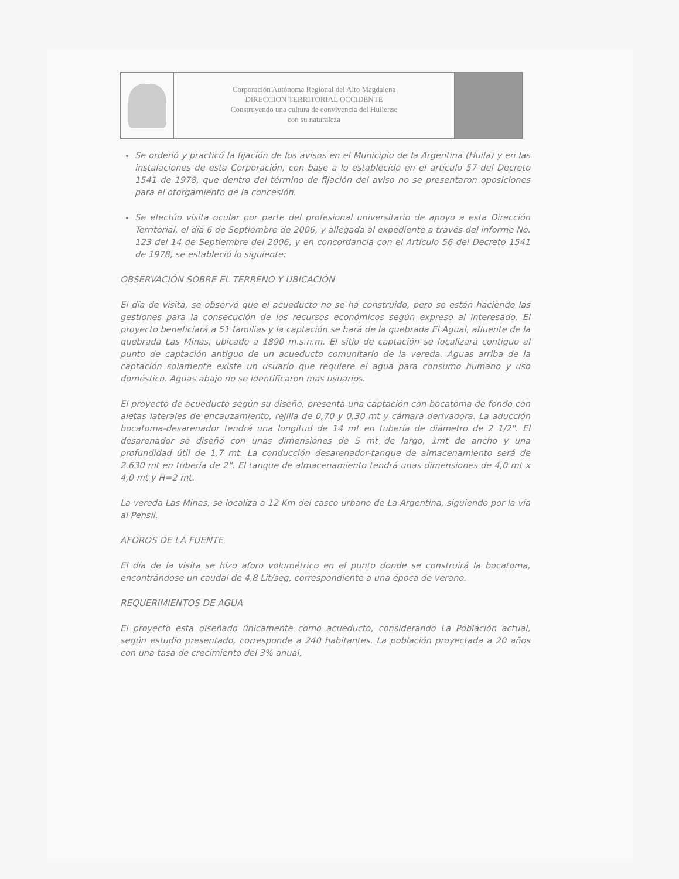Corporación Autónoma Regional del Alto Magdalena
DIRECCION TERRITORIAL OCCIDENTE
Construyendo una cultura de convivencia del Huilense
con su naturaleza
Se ordenó y practicó la fijación de los avisos en el Municipio de la Argentina (Huila) y en las instalaciones de esta Corporación, con base a lo establecido en el artículo 57 del Decreto 1541 de 1978, que dentro del término de fijación del aviso no se presentaron oposiciones para el otorgamiento de la concesión.
Se efectúo visita ocular por parte del profesional universitario de apoyo a esta Dirección Territorial, el día 6 de Septiembre de 2006, y allegada al expediente a través del informe No. 123 del 14 de Septiembre del 2006, y en concordancia con el Artículo 56 del Decreto 1541 de 1978, se estableció lo siguiente:
OBSERVACIÓN SOBRE EL TERRENO Y UBICACIÓN
El día de visita, se observó que el acueducto no se ha construido, pero se están haciendo las gestiones para la consecución de los recursos económicos según expreso al interesado. El proyecto beneficiará a 51 familias y la captación se hará de la quebrada El Agual, afluente de la quebrada Las Minas, ubicado a 1890 m.s.n.m. El sitio de captación se localizará contiguo al punto de captación antiguo de un acueducto comunitario de la vereda. Aguas arriba de la captación solamente existe un usuario que requiere el agua para consumo humano y uso doméstico. Aguas abajo no se identificaron mas usuarios.
El proyecto de acueducto según su diseño, presenta una captación con bocatoma de fondo con aletas laterales de encauzamiento, rejilla de 0,70 y 0,30 mt y cámara derivadora. La aducción bocatoma-desarenador tendrá una longitud de 14 mt en tubería de diámetro de 2 1/2". El desarenador se diseñó con unas dimensiones de 5 mt de largo, 1mt de ancho y una profundidad útil de 1,7 mt. La conducción desarenador-tanque de almacenamiento será de 2.630 mt en tubería de 2". El tanque de almacenamiento tendrá unas dimensiones de 4,0 mt x 4,0 mt y H=2 mt.
La vereda Las Minas, se localiza a 12 Km del casco urbano de La Argentina, siguiendo por la vía al Pensil.
AFOROS DE LA FUENTE
El día de la visita se hizo aforo volumétrico en el punto donde se construirá la bocatoma, encontrándose un caudal de 4,8 Lit/seg, correspondiente a una época de verano.
REQUERIMIENTOS DE AGUA
El proyecto esta diseñado únicamente como acueducto, considerando La Población actual, según estudio presentado, corresponde a 240 habitantes. La población proyectada a 20 años con una tasa de crecimiento del 3% anual,